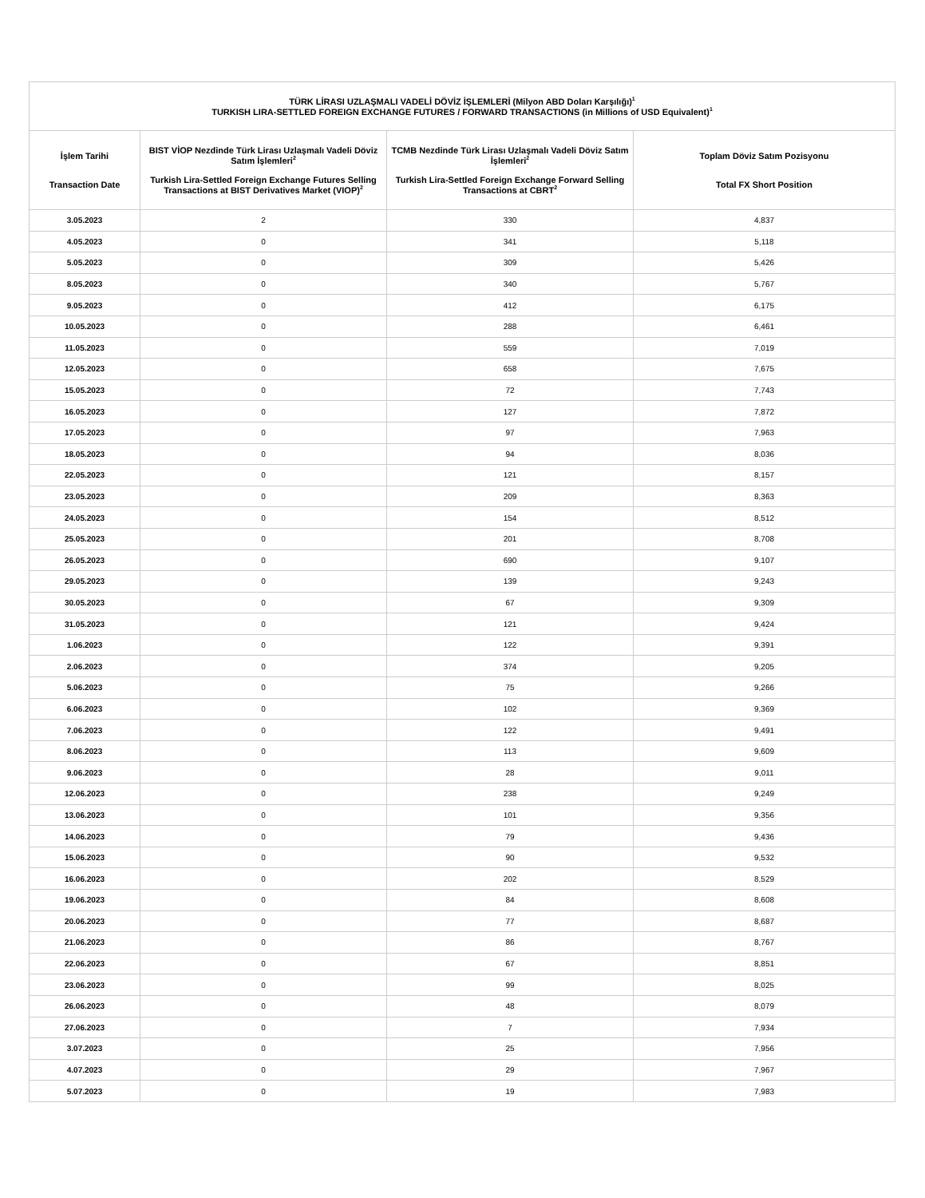| TÜRK LİRASI UZLAŞMALI VADELİ DÖVİZ İŞLEMLERİ (Milyon ABD Doları Karşılığı)<sup>1</sup> TURKISH LIRA-SETTLED FOREIGN EXCHANGE FUTURES / FORWARD TRANSACTIONS (in Millions of USD Equivalent)<sup>1</sup> | | | |
| --- | --- | --- | --- |
| İşlem Tarihi Transaction Date | BIST VİOP Nezdinde Türk Lirası Uzlaşmalı Vadeli Döviz Satım İşlemleri<sup>2</sup> Turkish Lira-Settled Foreign Exchange Futures Selling Transactions at BIST Derivatives Market (VIOP)<sup>2</sup> | TCMB Nezdinde Türk Lirası Uzlaşmalı Vadeli Döviz Satım İşlemleri<sup>2</sup> Turkish Lira-Settled Foreign Exchange Forward Selling Transactions at CBRT<sup>2</sup> | Toplam Döviz Satım Pozisyonu Total FX Short Position |
| 3.05.2023 | 2 | 330 | 4,837 |
| 4.05.2023 | 0 | 341 | 5,118 |
| 5.05.2023 | 0 | 309 | 5,426 |
| 8.05.2023 | 0 | 340 | 5,767 |
| 9.05.2023 | 0 | 412 | 6,175 |
| 10.05.2023 | 0 | 288 | 6,461 |
| 11.05.2023 | 0 | 559 | 7,019 |
| 12.05.2023 | 0 | 658 | 7,675 |
| 15.05.2023 | 0 | 72 | 7,743 |
| 16.05.2023 | 0 | 127 | 7,872 |
| 17.05.2023 | 0 | 97 | 7,963 |
| 18.05.2023 | 0 | 94 | 8,036 |
| 22.05.2023 | 0 | 121 | 8,157 |
| 23.05.2023 | 0 | 209 | 8,363 |
| 24.05.2023 | 0 | 154 | 8,512 |
| 25.05.2023 | 0 | 201 | 8,708 |
| 26.05.2023 | 0 | 690 | 9,107 |
| 29.05.2023 | 0 | 139 | 9,243 |
| 30.05.2023 | 0 | 67 | 9,309 |
| 31.05.2023 | 0 | 121 | 9,424 |
| 1.06.2023 | 0 | 122 | 9,391 |
| 2.06.2023 | 0 | 374 | 9,205 |
| 5.06.2023 | 0 | 75 | 9,266 |
| 6.06.2023 | 0 | 102 | 9,369 |
| 7.06.2023 | 0 | 122 | 9,491 |
| 8.06.2023 | 0 | 113 | 9,609 |
| 9.06.2023 | 0 | 28 | 9,011 |
| 12.06.2023 | 0 | 238 | 9,249 |
| 13.06.2023 | 0 | 101 | 9,356 |
| 14.06.2023 | 0 | 79 | 9,436 |
| 15.06.2023 | 0 | 90 | 9,532 |
| 16.06.2023 | 0 | 202 | 8,529 |
| 19.06.2023 | 0 | 84 | 8,608 |
| 20.06.2023 | 0 | 77 | 8,687 |
| 21.06.2023 | 0 | 86 | 8,767 |
| 22.06.2023 | 0 | 67 | 8,851 |
| 23.06.2023 | 0 | 99 | 8,025 |
| 26.06.2023 | 0 | 48 | 8,079 |
| 27.06.2023 | 0 | 7 | 7,934 |
| 3.07.2023 | 0 | 25 | 7,956 |
| 4.07.2023 | 0 | 29 | 7,967 |
| 5.07.2023 | 0 | 19 | 7,983 |